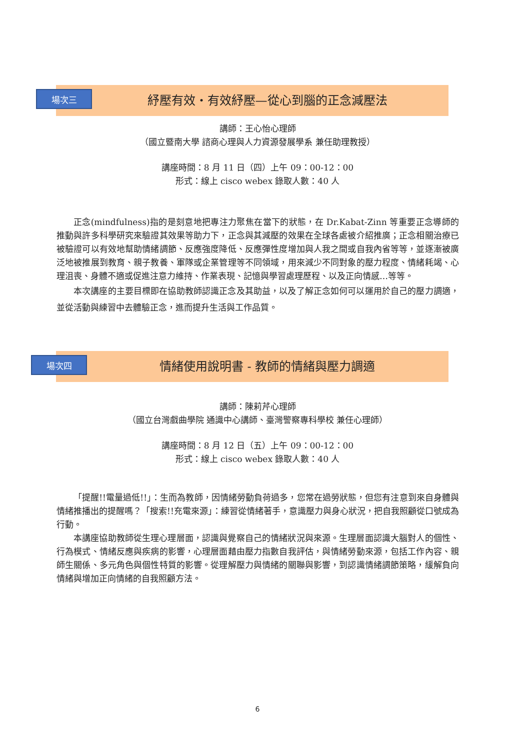場次三
紓壓有效・有效紓壓—從心到腦的正念減壓法
講師：王心怡心理師
（國立暨南大學 諮商心理與人力資源發展學系 兼任助理教授）
講座時間：8 月 11 日（四）上午 09：00-12：00
形式：線上 cisco webex 錄取人數：40 人
正念(mindfulness)指的是刻意地把專注力聚焦在當下的狀態，在 Dr.Kabat-Zinn 等重要正念導師的推動與許多科學研究來驗證其效果等助力下，正念與其減壓的效果在全球各處被介紹推廣；正念相關治療已被驗證可以有效地幫助情緒調節、反應強度降低、反應彈性度增加與人我之間或自我內省等等，並逐漸被廣泛地被推展到教育、親子教養、軍隊或企業管理等不同領域，用來減少不同對象的壓力程度、情緒耗竭、心理沮喪、身體不適或促進注意力維持、作業表現、記憶與學習處理歷程、以及正向情感…等等。
本次講座的主要目標即在協助教師認識正念及其助益，以及了解正念如何可以運用於自己的壓力調適，並從活動與練習中去體驗正念，進而提升生活與工作品質。
場次四
情緒使用說明書 - 教師的情緒與壓力調適
講師：陳莉芹心理師
（國立台灣戲曲學院 通識中心講師、臺灣警察專科學校 兼任心理師）
講座時間：8 月 12 日（五）上午 09：00-12：00
形式：線上 cisco webex 錄取人數：40 人
「提醒!!電量過低!!」：生而為教師，因情緒勞動負荷過多，您常在過勞狀態，但您有注意到來自身體與情緒推播出的提醒嗎？「搜索!!充電來源」：練習從情緒著手，意識壓力與身心狀況，把自我照顧從口號成為行動。
本講座協助教師從生理心理層面，認識與覺察自己的情緒狀況與來源。生理層面認識大腦對人的個性、行為模式、情緒反應與疾病的影響，心理層面藉由壓力指數自我評估，與情緒勞動來源，包括工作內容、親師生關係、多元角色與個性特質的影響。從理解壓力與情緒的關聯與影響，到認識情緒調節策略，緩解負向情緒與增加正向情緒的自我照顧方法。
6